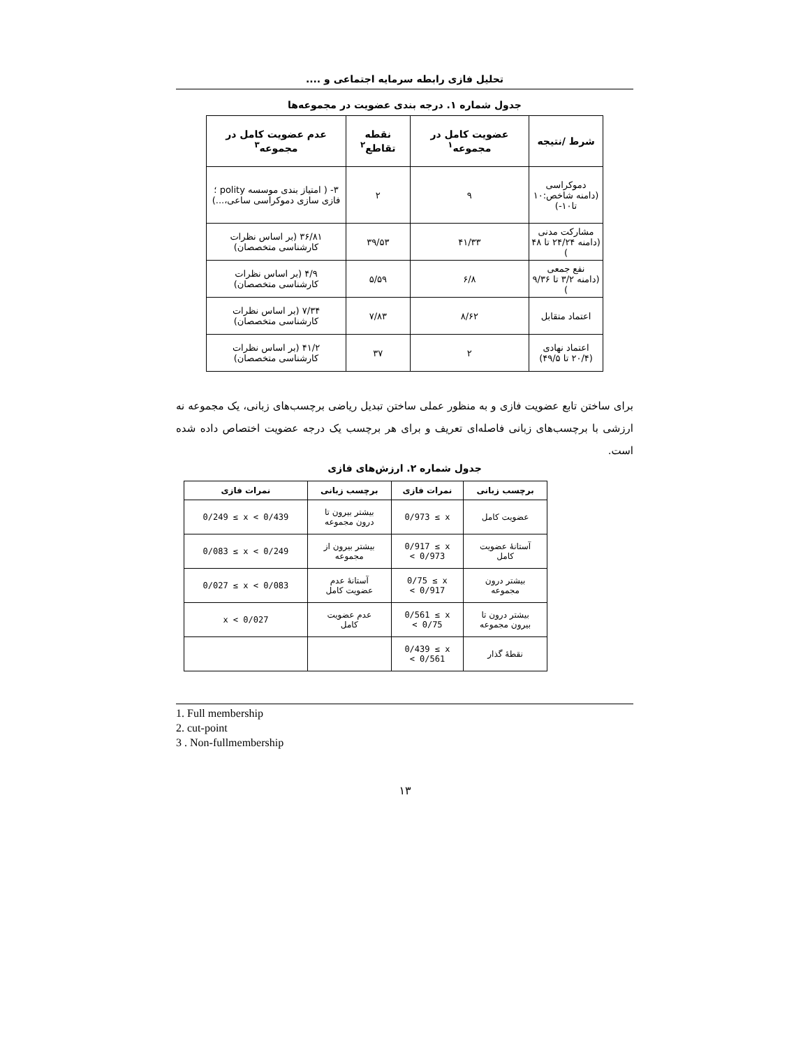تحلیل فازی رابطه سرمایه اجتماعی و ....
جدول شماره ۱. درجه بندی عضویت در مجموعه‌ها
| شرط /نتیجه | عضویت کامل در مجموعه<sup>۱</sup> | نقطه تقاطع<sup>۲</sup> | عدم عضویت کامل در مجموعه<sup>۳</sup> |
| --- | --- | --- | --- |
| دموکراسی (دامنه شاخص:۱۰ تا۱۰-) | ۹ | ۲ | ۳- ( امتیاز بندی موسسه polity ؛ فازی سازی دموکراسی ساعی،...) |
| مشارکت مدنی (دامنه ۲۴/۲۴ تا ۴۸ ) | ۴۱/۳۳ | ۳۹/۵۳ | ۳۶/۸۱ (بر اساس نظرات کارشناسی متخصصان) |
| نفع جمعی (دامنه ۳/۲ تا ۹/۳۶ ) | ۶/۸ | ۵/۵۹ | ۴/۹ (بر اساس نظرات کارشناسی متخصصان) |
| اعتماد متقابل | ۸/۶۲ | ۷/۸۳ | ۷/۳۴ (بر اساس نظرات کارشناسی متخصصان) |
| اعتماد نهادی (۲۰/۴ تا ۴۹/۵) | ۲ | ۳۷ | ۴۱/۲ (بر اساس نظرات کارشناسی متخصصان) |
برای ساختن تابع عضویت فازی و به منظور عملی ساختن تبدیل ریاضی برچسب‌های زبانی، یک مجموعه نه ارزشی با برچسب‌های زبانی فاصله‌ای تعریف و برای هر برچسب یک درجه عضویت اختصاص داده شده است.
جدول شماره ۲. ارزش‌های فازی
| برچسب زبانی | نمرات فازی | برچسب زبانی | نمرات فازی |
| --- | --- | --- | --- |
| عضویت کامل | 0/973 ≤ x | بیشتر بیرون تا درون مجموعه | 0/249 ≤ x < 0/439 |
| آستانهٔ عضویت کامل | 0/917 ≤ x < 0/973 | بیشتر بیرون از مجموعه | 0/083 ≤ x < 0/249 |
| بیشتر درون مجموعه | 0/75 ≤ x < 0/917 | آستانهٔ عدم عضویت کامل | 0/027 ≤ x < 0/083 |
| بیشتر درون تا بیرون مجموعه | 0/561 ≤ x < 0/75 | عدم عضویت کامل | x < 0/027 |
| نقطهٔ گذار | 0/439 ≤ x < 0/561 | | |
1. Full membership
2. cut-point
3 . Non-fullmembership
۱۳